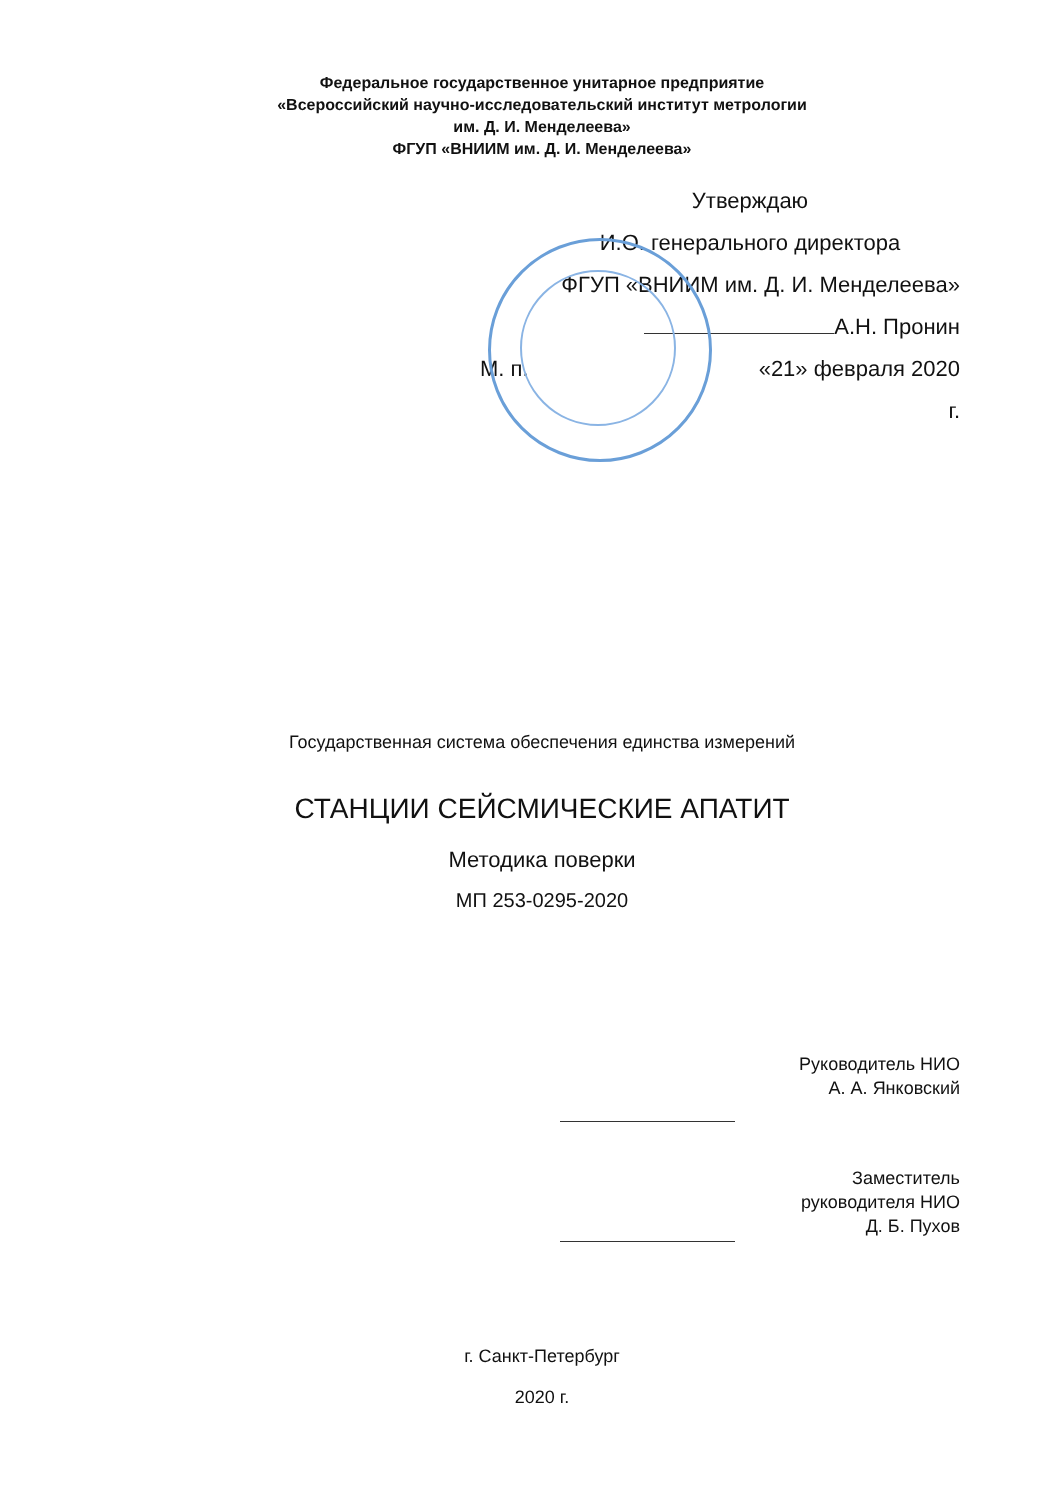Федеральное государственное унитарное предприятие
«Всероссийский научно-исследовательский институт метрологии
им. Д. И. Менделеева»
ФГУП «ВНИИМ им. Д. И. Менделеева»
Утверждаю
И.О. генерального директора
ФГУП «ВНИИМ им. Д. И. Менделеева»
А.Н. Пронин
М. п. «21» февраля 2020
г.
Государственная система обеспечения единства измерений
СТАНЦИИ СЕЙСМИЧЕСКИЕ АПАТИТ
Методика поверки
МП 253-0295-2020
Руководитель НИО
А. А. Янковский
Заместитель
руководителя НИО
Д. Б. Пухов
г. Санкт-Петербург
2020 г.